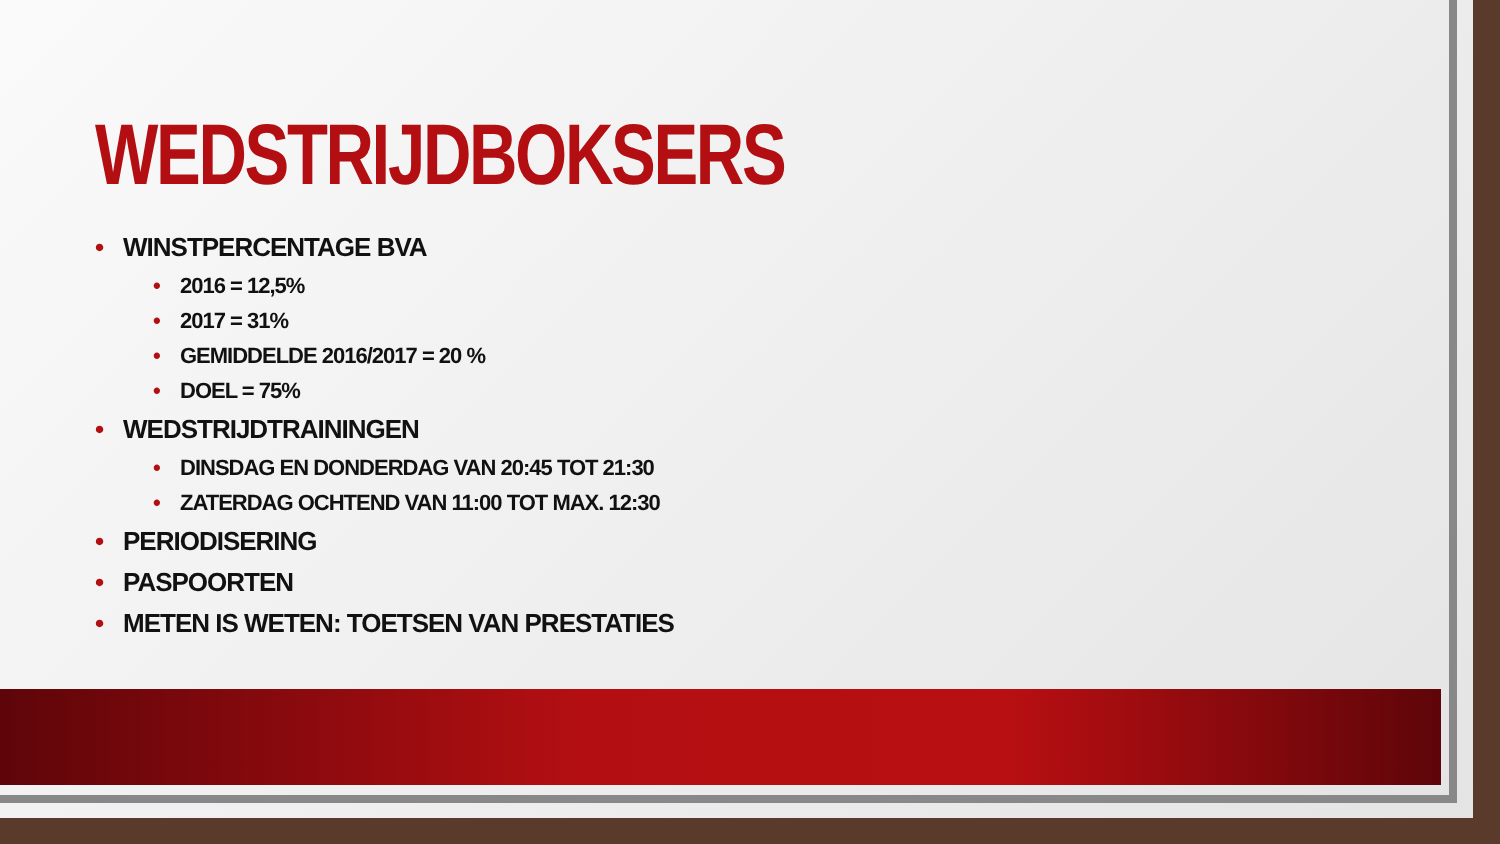WEDSTRIJDBOKSERS
• WINSTPERCENTAGE BVA
• 2016 = 12,5%
• 2017 = 31%
• GEMIDDELDE 2016/2017 = 20 %
• DOEL = 75%
• WEDSTRIJDTRAININGEN
• DINSDAG EN DONDERDAG VAN 20:45 TOT 21:30
• ZATERDAG OCHTEND VAN 11:00 TOT MAX. 12:30
• PERIODISERING
• PASPOORTEN
• METEN IS WETEN: TOETSEN VAN PRESTATIES